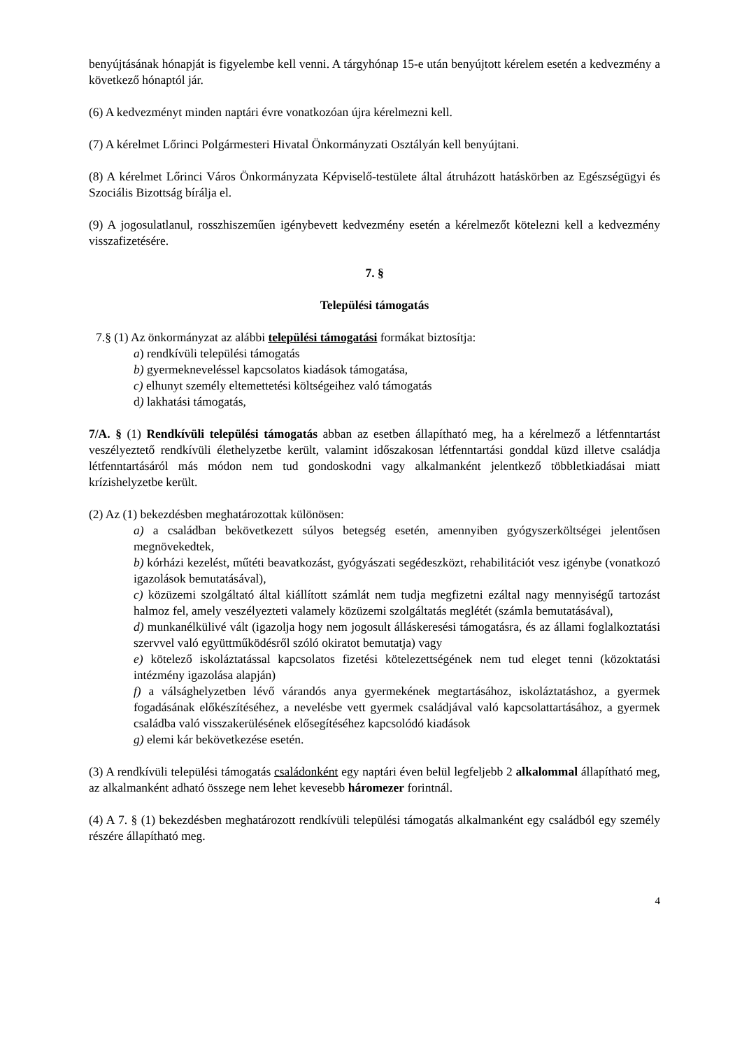benyújtásának hónapját is figyelembe kell venni. A tárgyhónap 15-e után benyújtott kérelem esetén a kedvezmény a következő hónaptól jár.
(6) A kedvezményt minden naptári évre vonatkozóan újra kérelmezni kell.
(7) A kérelmet Lőrinci Polgármesteri Hivatal Önkormányzati Osztályán kell benyújtani.
(8) A kérelmet Lőrinci Város Önkormányzata Képviselő-testülete által átruházott hatáskörben az Egészségügyi és Szociális Bizottság bírálja el.
(9) A jogosulatlanul, rosszhiszeműen igénybevett kedvezmény esetén a kérelmezőt kötelezni kell a kedvezmény visszafizetésére.
7. §
Települési támogatás
7.§ (1) Az önkormányzat az alábbi települési támogatási formákat biztosítja:
a) rendkívüli települési támogatás
b) gyermekneveléssel kapcsolatos kiadások támogatása,
c) elhunyt személy eltemettetési költségeihez való támogatás
d) lakhatási támogatás,
7/A. § (1) Rendkívüli települési támogatás abban az esetben állapítható meg, ha a kérelmező a létfenntartást veszélyeztető rendkívüli élethelyzetbe került, valamint időszakosan létfenntartási gonddal küzd illetve családja létfenntartásáról más módon nem tud gondoskodni vagy alkalmanként jelentkező többletkiadásai miatt krízishelyzetbe került.
(2) Az (1) bekezdésben meghatározottak különösen:
a) a családban bekövetkezett súlyos betegség esetén, amennyiben gyógyszerköltségei jelentősen megnövekedtek,
b) kórházi kezelést, műtéti beavatkozást, gyógyászati segédeszközt, rehabilitációt vesz igénybe (vonatkozó igazolások bemutatásával),
c) közüzemi szolgáltató által kiállított számlát nem tudja megfizetni ezáltal nagy mennyiségű tartozást halmoz fel, amely veszélyezteti valamely közüzemi szolgáltatás meglétét (számla bemutatásával),
d) munkanélkülivé vált (igazolja hogy nem jogosult álláskeresési támogatásra, és az állami foglalkoztatási szervvel való együttműködésről szóló okiratot bemutatja) vagy
e) kötelező iskoláztatással kapcsolatos fizetési kötelezettségének nem tud eleget tenni (közoktatási intézmény igazolása alapján)
f) a válsághelyzetben lévő várandós anya gyermekének megtartásához, iskoláztatáshoz, a gyermek fogadásának előkészítéséhez, a nevelésbe vett gyermek családjával való kapcsolattartásához, a gyermek családba való visszakerülésének elősegítéséhez kapcsolódó kiadások
g) elemi kár bekövetkezése esetén.
(3) A rendkívüli települési támogatás családonként egy naptári éven belül legfeljebb 2 alkalommal állapítható meg, az alkalmanként adható összege nem lehet kevesebb háromezer forintnál.
(4) A 7. § (1) bekezdésben meghatározott rendkívüli települési támogatás alkalmanként egy családból egy személy részére állapítható meg.
4